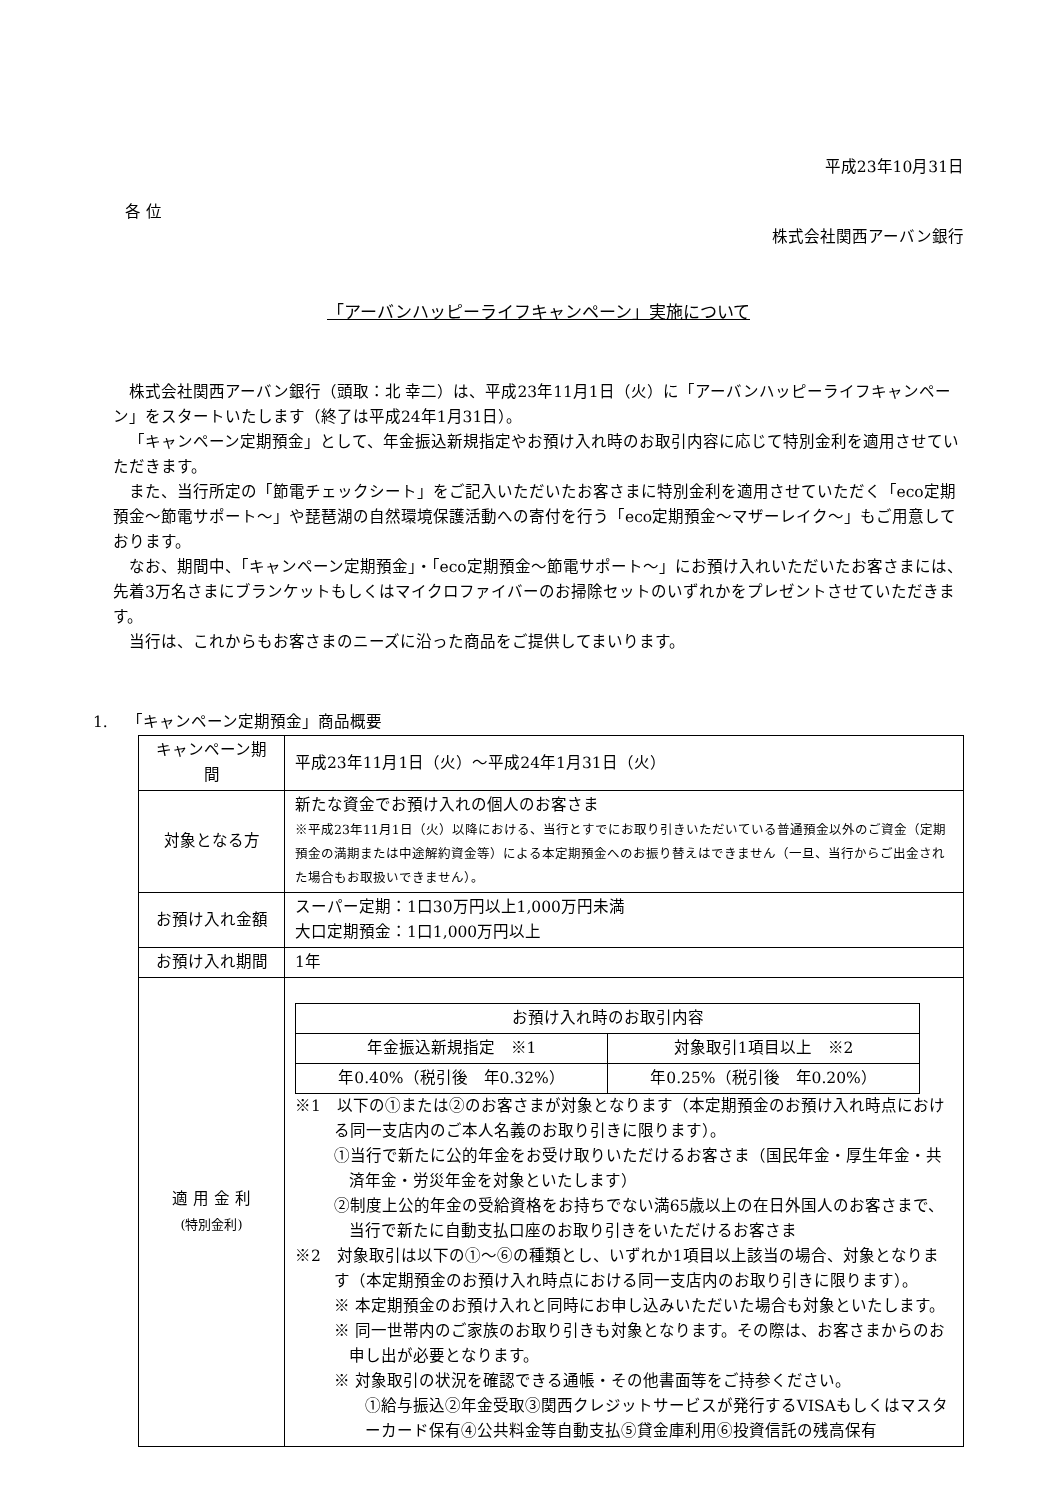平成23年10月31日
各 位
株式会社関西アーバン銀行
「アーバンハッピーライフキャンペーン」実施について
株式会社関西アーバン銀行（頭取：北 幸二）は、平成23年11月1日（火）に「アーバンハッピーライフキャンペーン」をスタートいたします（終了は平成24年1月31日）。
「キャンペーン定期預金」として、年金振込新規指定やお預け入れ時のお取引内容に応じて特別金利を適用させていただきます。
また、当行所定の「節電チェックシート」をご記入いただいたお客さまに特別金利を適用させていただく「eco定期預金～節電サポート～」や琵琶湖の自然環境保護活動への寄付を行う「eco定期預金～マザーレイク～」もご用意しております。
なお、期間中、「キャンペーン定期預金」・「eco定期預金～節電サポート～」にお預け入れいただいたお客さまには、先着3万名さまにブランケットもしくはマイクロファイバーのお掃除セットのいずれかをプレゼントさせていただきます。
当行は、これからもお客さまのニーズに沿った商品をご提供してまいります。
1. 「キャンペーン定期預金」商品概要
| キャンペーン期間 | 平成23年11月1日（火）～平成24年1月31日（火） |
| 対象となる方 | 新たな資金でお預け入れの個人のお客さま ※平成23年11月1日（火）以降における、当行とすでにお取り引きいただいている普通預金以外のご資金（定期預金の満期または中途解約資金等）による本定期預金へのお振り替えはできません（一旦、当行からご出金された場合もお取扱いできません）。 |
| お預け入れ金額 | スーパー定期：1口30万円以上1,000万円未満 大口定期預金：1口1,000万円以上 |
| お預け入れ期間 | 1年 |
| 適 用 金 利 (特別金利) | / お預け入れ時のお取引内容 / / / --- / --- / / 年金振込新規指定 ※1 / 対象取引1項目以上 ※2 / / 年0.40%（税引後 年0.32%） / 年0.25%（税引後 年0.20%） / ※1 以下の①または②のお客さまが対象となります（本定期預金のお預け入れ時点における同一支店内のご本人名義のお取り引きに限ります）。 ①当行で新たに公的年金をお受け取りいただけるお客さま（国民年金・厚生年金・共済年金・労災年金を対象といたします） ②制度上公的年金の受給資格をお持ちでない満65歳以上の在日外国人のお客さまで、当行で新たに自動支払口座のお取り引きをいただけるお客さま ※2 対象取引は以下の①～⑥の種類とし、いずれか1項目以上該当の場合、対象となります（本定期預金のお預け入れ時点における同一支店内のお取り引きに限ります）。 ※ 本定期預金のお預け入れと同時にお申し込みいただいた場合も対象といたします。 ※ 同一世帯内のご家族のお取り引きも対象となります。その際は、お客さまからのお申し出が必要となります。 ※ 対象取引の状況を確認できる通帳・その他書面等をご持参ください。 ①給与振込②年金受取③関西クレジットサービスが発行するVISAもしくはマスターカード保有④公共料金等自動支払⑤貸金庫利用⑥投資信託の残高保有 |